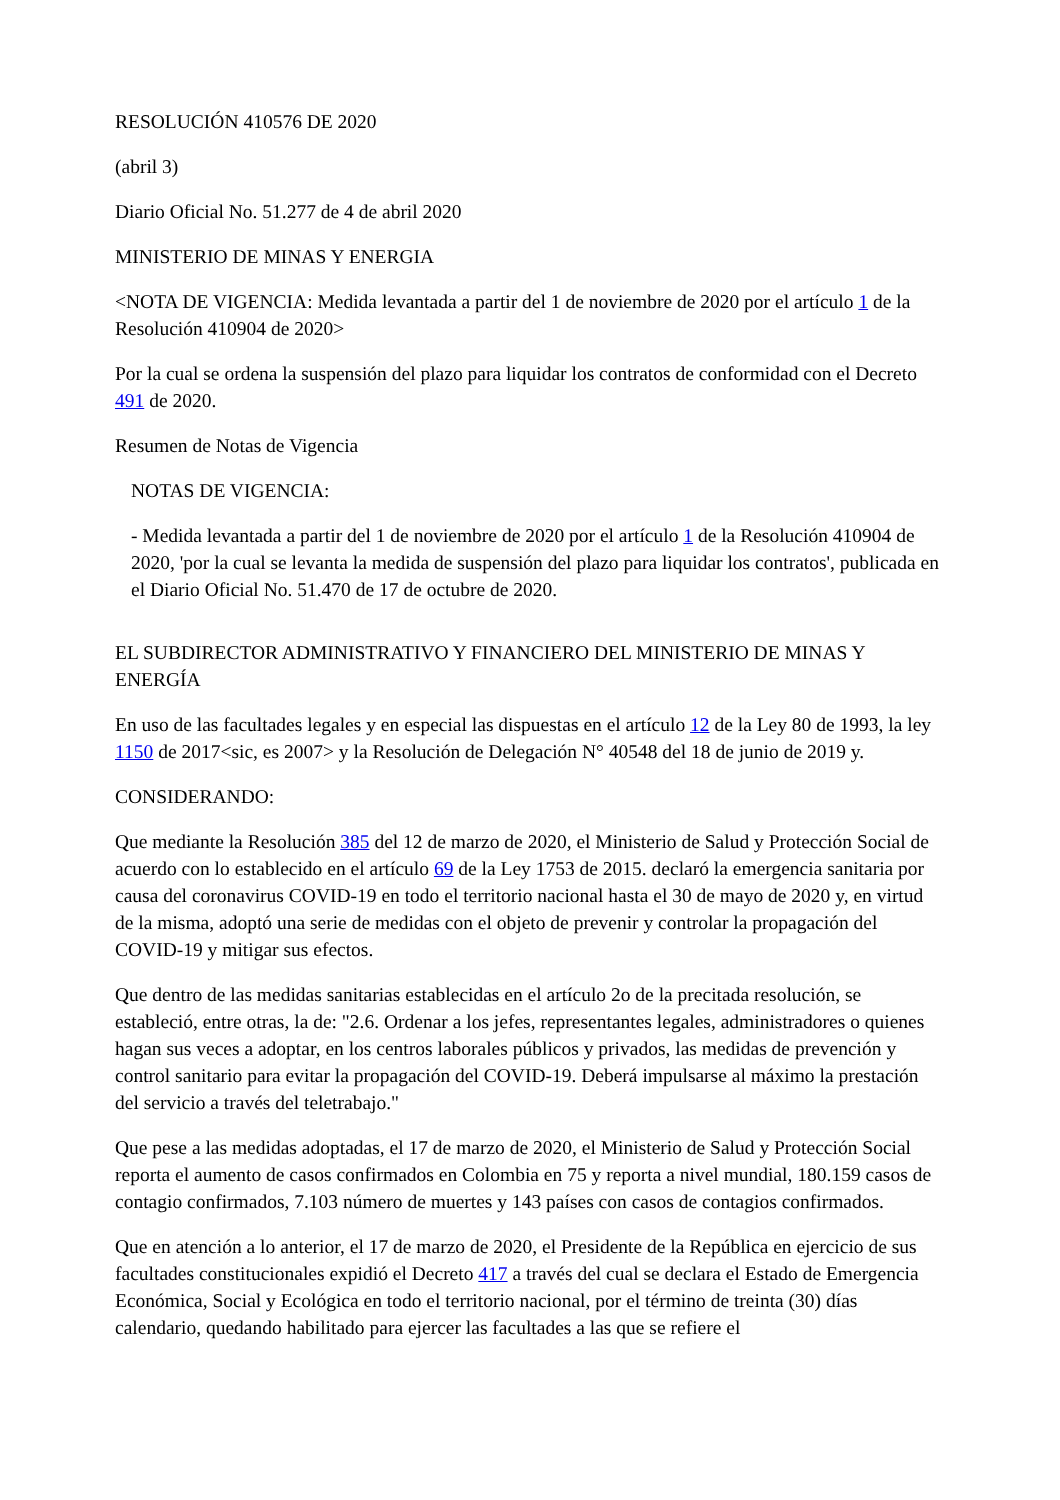RESOLUCIÓN 410576 DE 2020
(abril 3)
Diario Oficial No. 51.277 de 4 de abril 2020
MINISTERIO DE MINAS Y ENERGIA
<NOTA DE VIGENCIA: Medida levantada a partir del 1 de noviembre de 2020 por el artículo 1 de la Resolución 410904 de 2020>
Por la cual se ordena la suspensión del plazo para liquidar los contratos de conformidad con el Decreto 491 de 2020.
Resumen de Notas de Vigencia
NOTAS DE VIGENCIA:
- Medida levantada a partir del 1 de noviembre de 2020 por el artículo 1 de la Resolución 410904 de 2020, 'por la cual se levanta la medida de suspensión del plazo para liquidar los contratos', publicada en el Diario Oficial No. 51.470 de 17 de octubre de 2020.
EL SUBDIRECTOR ADMINISTRATIVO Y FINANCIERO DEL MINISTERIO DE MINAS Y ENERGÍA
En uso de las facultades legales y en especial las dispuestas en el artículo 12 de la Ley 80 de 1993, la ley 1150 de 2017<sic, es 2007> y la Resolución de Delegación N° 40548 del 18 de junio de 2019 y.
CONSIDERANDO:
Que mediante la Resolución 385 del 12 de marzo de 2020, el Ministerio de Salud y Protección Social de acuerdo con lo establecido en el artículo 69 de la Ley 1753 de 2015. declaró la emergencia sanitaria por causa del coronavirus COVID-19 en todo el territorio nacional hasta el 30 de mayo de 2020 y, en virtud de la misma, adoptó una serie de medidas con el objeto de prevenir y controlar la propagación del COVID-19 y mitigar sus efectos.
Que dentro de las medidas sanitarias establecidas en el artículo 2o de la precitada resolución, se estableció, entre otras, la de: "2.6. Ordenar a los jefes, representantes legales, administradores o quienes hagan sus veces a adoptar, en los centros laborales públicos y privados, las medidas de prevención y control sanitario para evitar la propagación del COVID-19. Deberá impulsarse al máximo la prestación del servicio a través del teletrabajo."
Que pese a las medidas adoptadas, el 17 de marzo de 2020, el Ministerio de Salud y Protección Social reporta el aumento de casos confirmados en Colombia en 75 y reporta a nivel mundial, 180.159 casos de contagio confirmados, 7.103 número de muertes y 143 países con casos de contagios confirmados.
Que en atención a lo anterior, el 17 de marzo de 2020, el Presidente de la República en ejercicio de sus facultades constitucionales expidió el Decreto 417 a través del cual se declara el Estado de Emergencia Económica, Social y Ecológica en todo el territorio nacional, por el término de treinta (30) días calendario, quedando habilitado para ejercer las facultades a las que se refiere el